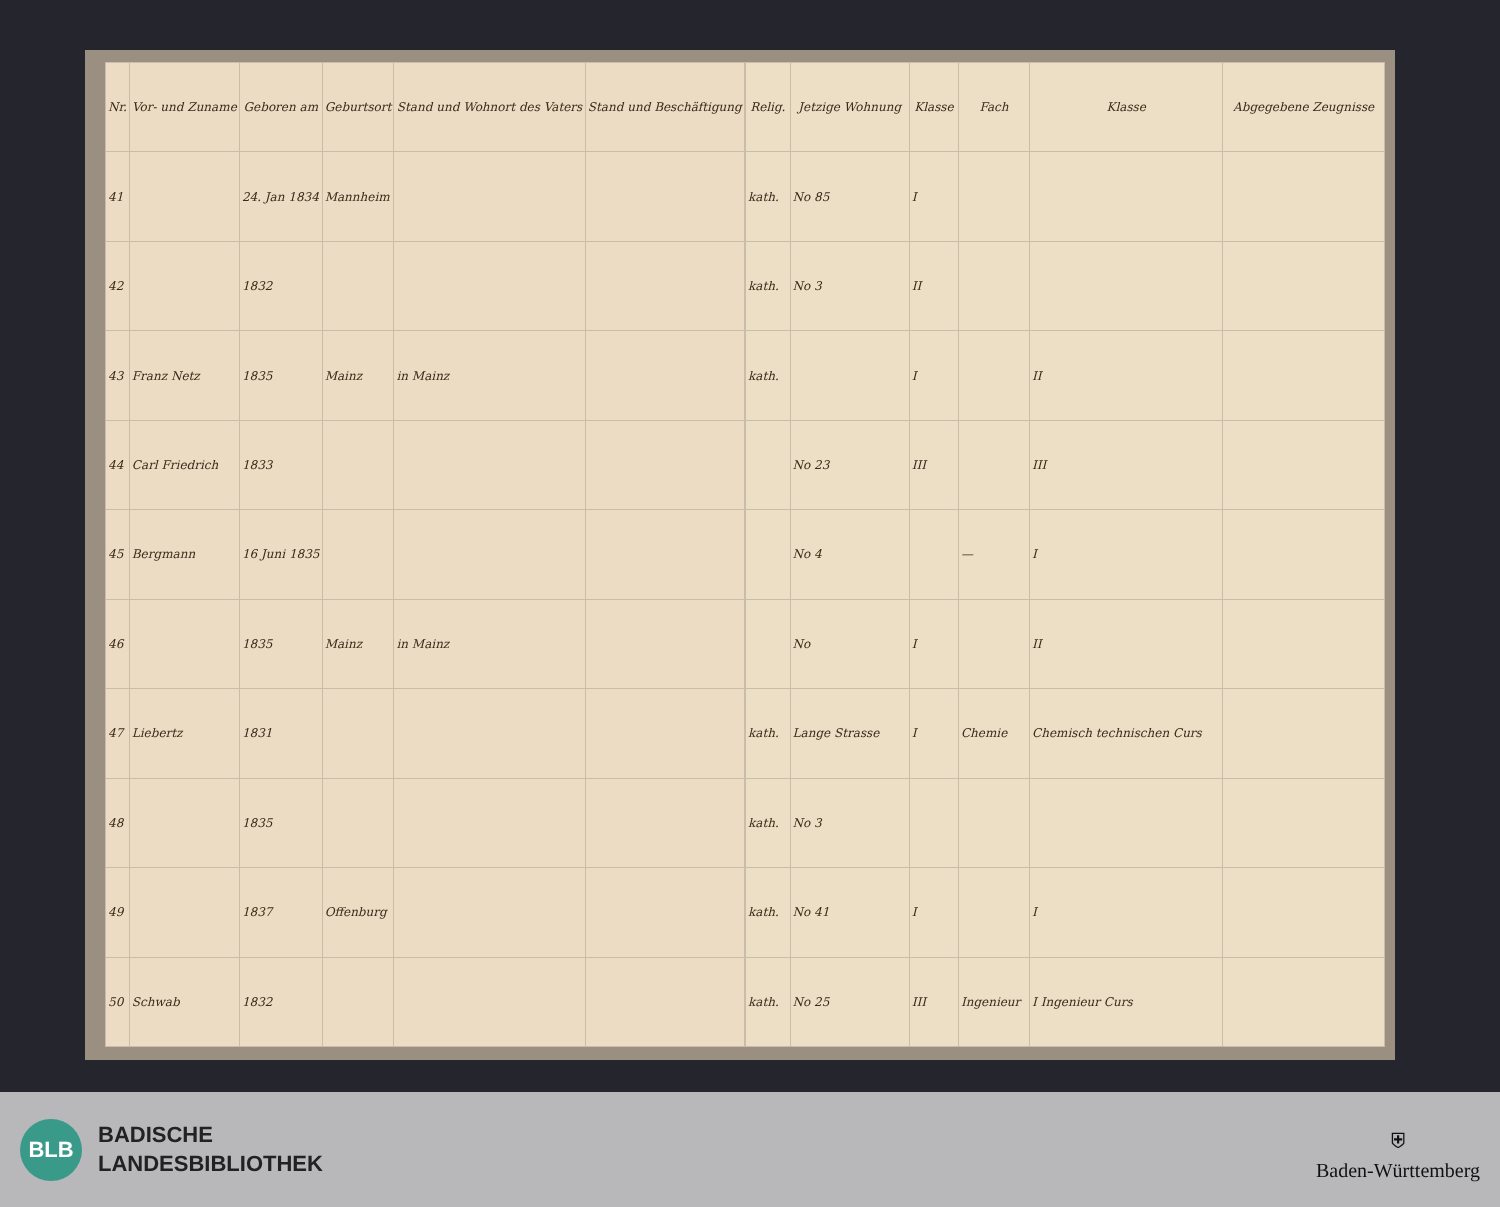| Nr. | Vor- und Zuname | Geboren am | Geburtsort | Stand und Wohnort des Vaters | Stand und Beschäftigung |
| --- | --- | --- | --- | --- | --- |
| 41 | | 24. Jan 1834 | Mannheim | | |
| 42 | | 1832 | | | |
| 43 | Franz Netz | 1835 | Mainz | in Mainz | |
| 44 | Carl Friedrich | 1833 | | | |
| 45 | Bergmann | 16 Juni 1835 | | | |
| 46 | | 1835 | Mainz | in Mainz | |
| 47 | Liebertz | 1831 | | | |
| 48 | | 1835 | | | |
| 49 | | 1837 | Offenburg | | |
| 50 | Schwab | 1832 | | | |
| Relig. | Jetzige Wohnung | Klasse | Fach | Klasse | Abgegebene Zeugnisse |
| --- | --- | --- | --- | --- | --- |
| kath. | No 85 | I | | | |
| kath. | No 3 | II | | | |
| kath. | | I | | II | |
| | No 23 | III | | III | |
| | No 4 | | — | I | |
| | No | I | | II | |
| kath. | Lange Strasse | I | Chemie | Chemisch technischen Curs | |
| kath. | No 3 | | | | |
| kath. | No 41 | I | | I | |
| kath. | No 25 | III | Ingenieur | I Ingenieur Curs | |
BLB
BADISCHE
LANDESBIBLIOTHEK
⛨
Baden-Württemberg